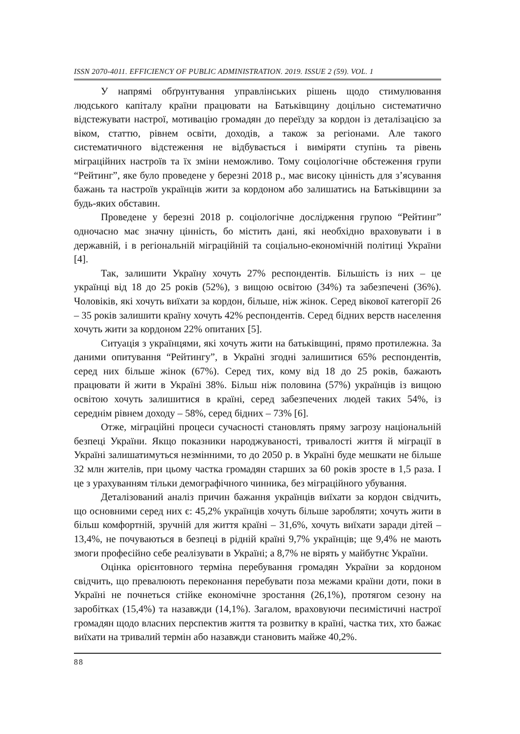ISSN 2070-4011. EFFICIENCY OF PUBLIC ADMINISTRATION. 2019. ISSUE 2 (59). VOL. 1
У напрямі обґрунтування управлінських рішень щодо стимулювання людського капіталу країни працювати на Батьківщину доцільно систематично відстежувати настрої, мотивацію громадян до переїзду за кордон із деталізацією за віком, статтю, рівнем освіти, доходів, а також за регіонами. Але такого систематичного відстеження не відбувається і виміряти ступінь та рівень міграційних настроїв та їх зміни неможливо. Тому соціологічне обстеження групи “Рейтинг”, яке було проведене у березні 2018 р., має високу цінність для з’ясування бажань та настроїв українців жити за кордоном або залишатись на Батьківщини за будь-яких обставин.
Проведене у березні 2018 р. соціологічне дослідження групою “Рейтинг” одночасно має значну цінність, бо містить дані, які необхідно враховувати і в державній, і в регіональній міграційній та соціально-економічній політиці України [4].
Так, залишити Україну хочуть 27% респондентів. Більшість із них – це українці від 18 до 25 років (52%), з вищою освітою (34%) та забезпечені (36%). Чоловіків, які хочуть виїхати за кордон, більше, ніж жінок. Серед вікової категорії 26 – 35 років залишити країну хочуть 42% респондентів. Серед бідних верств населення хочуть жити за кордоном 22% опитаних [5].
Ситуація з українцями, які хочуть жити на батьківщині, прямо протилежна. За даними опитування “Рейтингу”, в Україні згодні залишитися 65% респондентів, серед них більше жінок (67%). Серед тих, кому від 18 до 25 років, бажають працювати й жити в Україні 38%. Більш ніж половина (57%) українців із вищою освітою хочуть залишитися в країні, серед забезпечених людей таких 54%, із середнім рівнем доходу – 58%, серед бідних – 73% [6].
Отже, міграційні процеси сучасності становлять пряму загрозу національній безпеці України. Якщо показники народжуваності, тривалості життя й міграції в Україні залишатимуться незмінними, то до 2050 р. в Україні буде мешкати не більше 32 млн жителів, при цьому частка громадян старших за 60 років зросте в 1,5 раза. І це з урахуванням тільки демографічного чинника, без міграційного убування.
Деталізований аналіз причин бажання українців виїхати за кордон свідчить, що основними серед них є: 45,2% українців хочуть більше заробляти; хочуть жити в більш комфортній, зручній для життя країні – 31,6%, хочуть виїхати заради дітей – 13,4%, не почуваються в безпеці в рідній країні 9,7% українців; ще 9,4% не мають змоги професійно себе реалізувати в Україні; а 8,7% не вірять у майбутнє України.
Оцінка орієнтовного терміна перебування громадян України за кордоном свідчить, що превалюють переконання перебувати поза межами країни доти, поки в Україні не почнеться стійке економічне зростання (26,1%), протягом сезону на заробітках (15,4%) та назавжди (14,1%). Загалом, враховуючи песимістичні настрої громадян щодо власних перспектив життя та розвитку в країні, частка тих, хто бажає виїхати на тривалий термін або назавжди становить майже 40,2%.
88